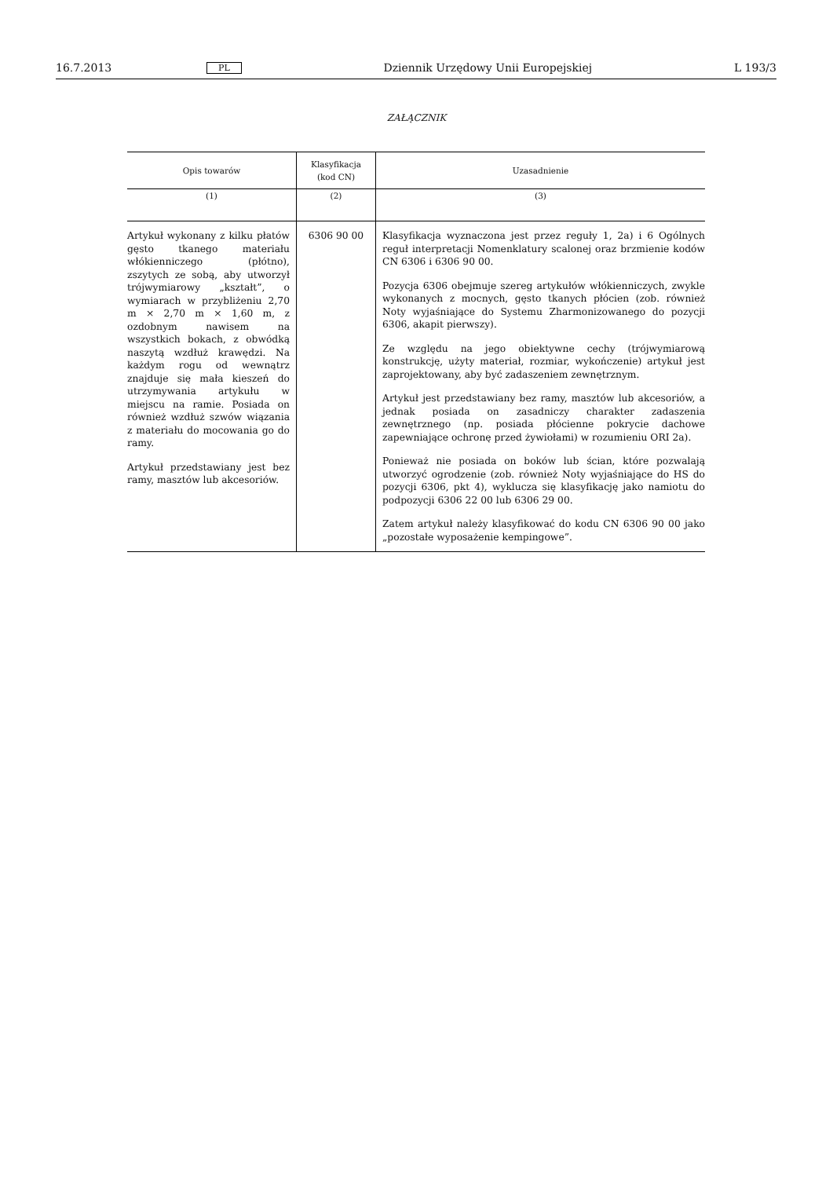16.7.2013 PL Dziennik Urzędowy Unii Europejskiej L 193/3
ZAŁĄCZNIK
| Opis towarów | Klasyfikacja (kod CN) | Uzasadnienie |
| --- | --- | --- |
| (1) | (2) | (3) |
| Artykuł wykonany z kilku płatów gęsto tkanego materiału włókienniczego (płótno), zszytych ze sobą, aby utworzył trójwymiarowy „kształt”, o wymiarach w przybliżeniu 2,70 m × 2,70 m × 1,60 m, z ozdobnym nawisem na wszystkich bokach, z obwódką naszytą wzdłuż krawędzi. Na każdym rogu od wewnątrz znajduje się mała kieszeń do utrzymywania artykułu w miejscu na ramie. Posiada on również wzdłuż szwów wiązania z materiału do mocowania go do ramy. Artykuł przedstawiany jest bez ramy, masztów lub akcesoriów. | 6306 90 00 | Klasyfikacja wyznaczona jest przez reguły 1, 2a) i 6 Ogólnych reguł interpretacji Nomenklatury scalonej oraz brzmienie kodów CN 6306 i 6306 90 00. Pozycja 6306 obejmuje szereg artykułów włókienniczych, zwykle wykonanych z mocnych, gęsto tkanych płócien (zob. również Noty wyjaśniające do Systemu Zharmonizowanego do pozycji 6306, akapit pierwszy). Ze względu na jego obiektywne cechy (trójwymiarową konstrukcję, użyty materiał, rozmiar, wykończenie) artykuł jest zaprojektowany, aby być zadaszeniem zewnętrznym. Artykuł jest przedstawiany bez ramy, masztów lub akcesoriów, a jednak posiada on zasadniczy charakter zadaszenia zewnętrznego (np. posiada płócienne pokrycie dachowe zapewniające ochronę przed żywiołami) w rozumieniu ORI 2a). Ponieważ nie posiada on boków lub ścian, które pozwalają utworzyć ogrodzenie (zob. również Noty wyjaśniające do HS do pozycji 6306, pkt 4), wyklucza się klasyfikację jako namiotu do podpozycji 6306 22 00 lub 6306 29 00. Zatem artykuł należy klasyfikować do kodu CN 6306 90 00 jako „pozostałe wyposażenie kempingowe”. |